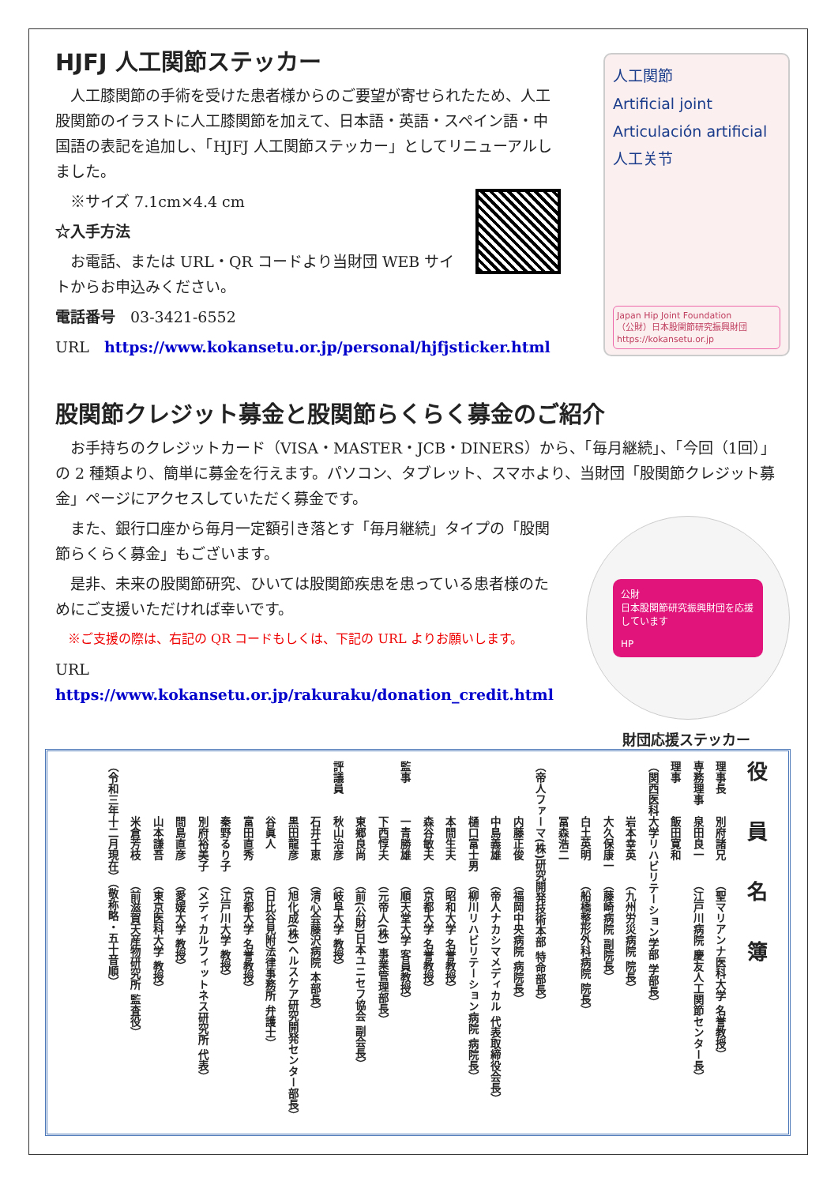HJFJ 人工関節ステッカー
人工膝関節の手術を受けた患者様からのご要望が寄せられたため、人工股関節のイラストに人工膝関節を加えて、日本語・英語・スペイン語・中国語の表記を追加し、「HJFJ 人工関節ステッカー」としてリニューアルしました。
※サイズ 7.1cm×4.4 cm
☆入手方法
お電話、または URL・QR コードより当財団 WEB サイトからお申込みください。
電話番号　03-3421-6552
URL　https://www.kokansetu.or.jp/personal/hjfjsticker.html
人工関節
Artificial joint
Articulación artificial
人工关节
Japan Hip Joint Foundation
（公財）日本股関節研究振興財団
https://kokansetu.or.jp
股関節クレジット募金と股関節らくらく募金のご紹介
お手持ちのクレジットカード（VISA・MASTER・JCB・DINERS）から、「毎月継続」、「今回（1回）」の 2 種類より、簡単に募金を行えます。パソコン、タブレット、スマホより、当財団「股関節クレジット募金」ページにアクセスしていただく募金です。
また、銀行口座から毎月一定額引き落とす「毎月継続」タイプの「股関節らくらく募金」もございます。
是非、未来の股関節研究、ひいては股関節疾患を患っている患者様のためにご支援いただければ幸いです。
※ご支援の際は、右記の QR コードもしくは、下記の URL よりお願いします。
URL　https://www.kokansetu.or.jp/rakuraku/donation_credit.html
公財
日本股関節研究振興財団を応援しています
HP
財団応援ステッカー
役員名簿
理事長 別府諸兄（聖マリアンナ医科大学 名誉教授）
専務理事 泉田良一（江戸川病院 慶友人工関節センター長）
理事 飯田寛和（関西医科大学リハビリテーション学部 学部長）
岩本幸英（九州労災病院 院長）
大久保康一（藤崎病院 副院長）
白土英明（船橋整形外科病院 院長）
冨森浩二（帝人ファーマ(株)研究開発技術本部 特命部長）
内藤正俊（福岡中央病院 病院長）
中島義雄（帝人ナカシマメディカル 代表取締役会長）
樋口富士男（柳川リハビリテーション病院 病院長）
本間生夫（昭和大学 名誉教授）
森谷敏夫（京都大学 名誉教授）
監事 一青勝雄（順天堂大学 客員教授）
下西惇夫（元帝人(株) 事業管理部長）
東郷良尚（前(公財)日本ユニセフ協会 副会長）
評議員 秋山治彦（岐阜大学 教授）
石井千恵（清心会藤沢病院 本部長）
黒田龍彦（旭化成(株)ヘルスケア研究開発センター部長）
谷眞人（日比谷見附法律事務所 弁護士）
富田直秀（京都大学 名誉教授）
秦野るり子（江戸川大学 教授）
別府裕美子（メディカルフィットネス研究所 代表）
間島直彦（愛媛大学 教授）
山本謙吾（東京医科大学 教授）
米倉芳枝（前滋賀天産物研究所 監査役）
（令和三年十二月現在）（敬称略・五十音順）